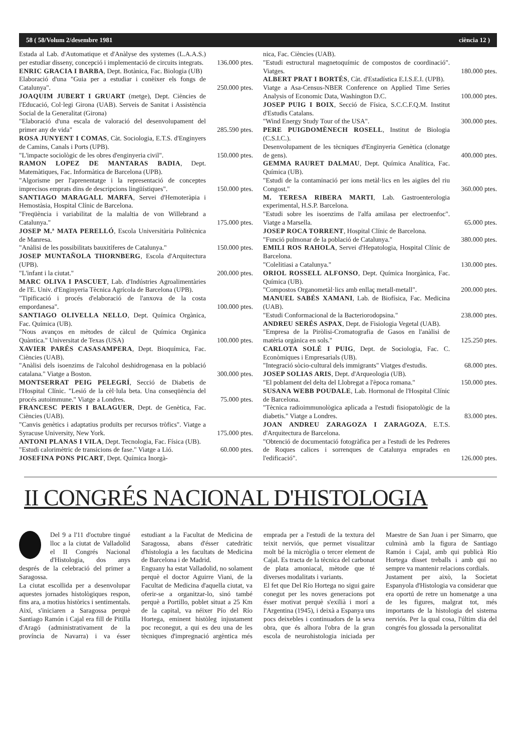58 ( 58/Volum 2/desembre 1981 ciència 12 )
Estada al Lab. d'Automatique et d'Anàlyse des systemes (L.A.A.S.) per estudiar disseny, concepció i implementació de circuits integrats.
136.000 ptes.
ENRIC GRACIA I BARBA, Dept. Botànica, Fac. Biologia (UB)
Elaboració d'una "Guia per a estudiar i conèixer els fongs de Catalunya".
250.000 ptes.
JOAQUIM JUBERT I GRUART (metge), Dept. Ciències de l'Educació, Col·legi Girona (UAB). Serveis de Sanitat i Assistència Social de la Generalitat (Girona)
"Elaboració d'una escala de valoració del desenvolupament del primer any de vida"
285.590 ptes.
ROSA JUNYENT I COMAS, Càt. Sociologia, E.T.S. d'Enginyers de Camins, Canals i Ports (UPB).
"L'impacte sociològic de les obres d'enginyeria civil".
150.000 ptes.
RAMON LOPEZ DE MANTARAS BADIA, Dept. Matemàtiques, Fac. Informàtica de Barcelona (UPB).
"Algorisme per l'aprenentatge i la representació de conceptes imprecisos emprats dins de descripcions lingüístiques".
150.000 ptes.
SANTIAGO MARAGALL MARFA, Servei d'Hemoteràpia i Hemostàsia, Hospital Clínic de Barcelona.
"Freqüència i variabilitat de la malaltia de von Willebrand a Catalunya."
175.000 ptes.
JOSEP M.ª MATA PERELLÓ, Escola Universitària Politècnica de Manresa.
"Anàlisi de les possibilitats bauxitíferes de Catalunya."
150.000 ptes.
JOSEP MUNTAÑOLA THORNBERG, Escola d'Arquitectura (UPB).
"L'infant i la ciutat."
200.000 ptes.
MARC OLIVA I PASCUET, Lab. d'Indústries Agroalimentàries de l'E. Univ. d'Enginyeria Tècnica Agrícola de Barcelona (UPB).
"Tipificació i procés d'elaboració de l'anxova de la costa empordanesa".
100.000 ptes.
SANTIAGO OLIVELLA NELLO, Dept. Química Orgànica, Fac. Química (UB).
"Nous avanços en mètodes de càlcul de Química Orgànica Quàntica." Universitat de Texas (USA)
100.000 ptes.
XAVIER PARÉS CASASAMPERA, Dept. Bioquímica, Fac. Ciències (UAB).
"Anàlisi dels isoenzims de l'alcohol deshidrogenasa en la població catalana." Viatge a Boston.
300.000 ptes.
MONTSERRAT PEIG PELEGRÍ, Secció de Diabetis de l'Hospital Clínic. "Lesió de la cèl·lula beta. Una conseqüència del procés autoimmune." Viatge a Londres.
75.000 ptes.
FRANCESC PERIS I BALAGUER, Dept. de Genètica, Fac. Ciències (UAB).
"Canvis genètics i adaptatius produïts per recursos tròfics". Viatge a Syracuse University, New York.
175.000 ptes.
ANTONI PLANAS I VILA, Dept. Tecnologia, Fac. Física (UB).
"Estudi calorimètric de transicions de fase." Viatge a Lió.
60.000 ptes.
JOSEFINA PONS PICART, Dept. Química Inorgà-
nica, Fac. Ciències (UAB).
"Estudi estructural magnetoquímic de compostos de coordinació". Viatges.
180.000 ptes.
ALBERT PRAT I BORTÉS, Càt. d'Estadística E.I.S.E.I. (UPB).
Viatge a Asa-Census-NBER Conference on Applied Time Series Analysis of Economic Data, Washington D.C.
100.000 ptes.
JOSEP PUIG I BOIX, Secció de Física, S.C.C.F.Q.M. Institut d'Estudis Catalans.
"Wind Energy Study Tour of the USA".
300.000 ptes.
PERE PUIGDOMÈNECH ROSELL, Institut de Biologia (C.S.I.C.).
Desenvolupament de les tècniques d'Enginyeria Genètica (clonatge de gens).
400.000 ptes.
GEMMA RAURET DALMAU, Dept. Química Analítica, Fac. Química (UB).
"Estudi de la contaminació per ions metàl·lics en les aigües del riu Congost."
360.000 ptes.
M. TERESA RIBERA MARTI, Lab. Gastroenterologia experimental, H.S.P. Barcelona.
"Estudi sobre les isoenzims de l'alfa amilasa per electroenfoc". Viatge a Marsella.
65.000 ptes.
JOSEP ROCA TORRENT, Hospital Clínic de Barcelona.
"Funció pulmonar de la població de Catalunya."
380.000 ptes.
EMILI ROS RAHOLA, Servei d'Hepatologia, Hospital Clínic de Barcelona.
"Colelitiasi a Catalunya."
130.000 ptes.
ORIOL ROSSELL ALFONSO, Dept. Química Inorgànica, Fac. Química (UB).
"Compostos Organometàl·lics amb enllaç metall-metall".
200.000 ptes.
MANUEL SABÉS XAMANI, Lab. de Biofísica, Fac. Medicina (UAB).
"Estudi Conformacional de la Bacteriorodopsina."
238.000 ptes.
ANDREU SERÉS ASPAX, Dept. de Fisiologia Vegetal (UAB).
"Empresa de la Piròlisi-Cromatografia de Gasos en l'anàlisi de matèria orgànica en sols."
125.250 ptes.
CARLOTA SOLÉ I PUIG, Dept. de Sociologia, Fac. C. Econòmiques i Empresarials (UB).
"Integració sòcio-cultural dels immigrants" Viatges d'estudis.
68.000 ptes.
JOSEP SOLIAS ARIS, Dept. d'Arqueologia (UB).
"El poblament del delta del Llobregat a l'època romana."
150.000 ptes.
SUSANA WEBB POUDALE, Lab. Hormonal de l'Hospital Clínic de Barcelona.
"Tècnica radioimmunològica aplicada a l'estudi fisiopatològic de la diabetis." Viatge a Londres.
83.000 ptes.
JOAN ANDREU ZARAGOZA I ZARAGOZA, E.T.S. d'Arquitectura de Barcelona.
"Obtenció de documentació fotogràfica per a l'estudi de les Pedreres de Roques calices i sorrenques de Catalunya emprades en l'edificació".
126.000 ptes.
II CONGRÉS NACIONAL D'HISTOLOGIA
Del 9 a l'11 d'octubre tingué lloc a la ciutat de Valladolid el II Congrés Nacional d'Histologia, dos anys després de la celebració del primer a Saragossa.
La ciutat escollida per a desenvolupar aquestes jornades histològiques respon, fins ara, a motius històrics i sentimentals. Així, s'iniciaren a Saragossa perquè Santiago Ramón i Cajal era fill de Pitilla d'Aragó (administrativament de la província de Navarra) i va ésser estudiant a la Facultat de Medicina de Saragossa, abans d'ésser catedràtic d'histologia a les facultats de Medicina de Barcelona i de Madrid.
Enguany ha estat Valladolid, no solament perquè el doctor Aguirre Viani, de la Facultat de Medicina d'aquella ciutat, va oferir-se a organitzar-lo, sinó també perquè a Portillo, poblet situat a 25 Km de la capital, va néixer Pío del Río Hortega, eminent històleg injustament poc reconegut, a qui es deu una de les tècniques d'impregnació argèntica més emprada per a l'estudi de la textura del teixit nerviós, que permet visualitzar molt bé la micròglia o tercer element de Cajal. Es tracta de la tècnica del carbonat de plata amoniacal, mètode que té diverses modalitats i variants.
El fet que Del Río Hortega no sigui gaire conegut per les noves generacions pot ésser motivat perquè s'exilià i morí a l'Argentina (1945), i deixà a Espanya uns pocs deixebles i continuadors de la seva obra, que és alhora l'obra de la gran escola de neurohistologia iniciada per Maestre de San Juan i per Simarro, que culminà amb la figura de Santiago Ramón i Cajal, amb qui publicà Río Hortega disset treballs i amb qui no sempre va mantenir relacions cordials.
Justament per això, la Societat Espanyola d'Histologia va considerar que era oportú de retre un homenatge a una de les figures, malgrat tot, més importants de la histologia del sistema nerviós. Per la qual cosa, l'últim dia del congrés fou glossada la personalitat